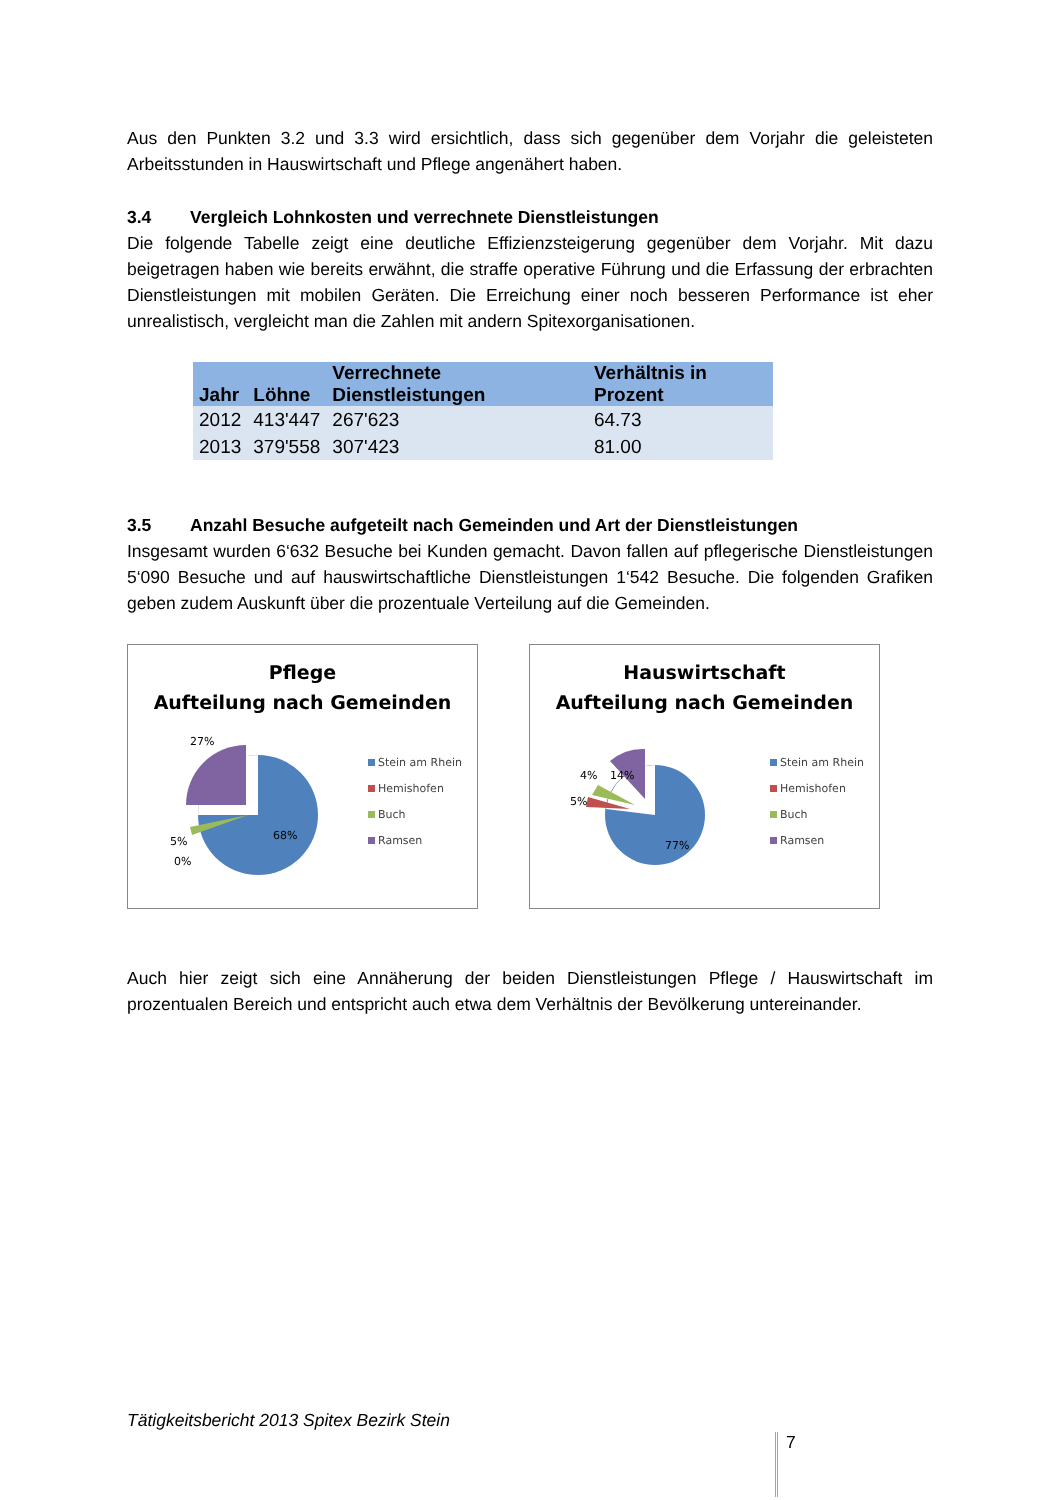Aus den Punkten 3.2 und 3.3 wird ersichtlich, dass sich gegenüber dem Vorjahr die geleisteten Arbeitsstunden in Hauswirtschaft und Pflege angenähert haben.
3.4 Vergleich Lohnkosten und verrechnete Dienstleistungen
Die folgende Tabelle zeigt eine deutliche Effizienzsteigerung gegenüber dem Vorjahr. Mit dazu beigetragen haben wie bereits erwähnt, die straffe operative Führung und die Erfassung der erbrachten Dienstleistungen mit mobilen Geräten. Die Erreichung einer noch besseren Performance ist eher unrealistisch, vergleicht man die Zahlen mit andern Spitexorganisationen.
| Jahr | Löhne | Verrechnete Dienstleistungen | Verhältnis in Prozent |
| --- | --- | --- | --- |
| 2012 | 413'447 | 267'623 | 64.73 |
| 2013 | 379'558 | 307'423 | 81.00 |
3.5 Anzahl Besuche aufgeteilt nach Gemeinden und Art der Dienstleistungen
Insgesamt wurden 6‘632 Besuche bei Kunden gemacht. Davon fallen auf pflegerische Dienstleistungen 5‘090 Besuche und auf hauswirtschaftliche Dienstleistungen 1‘542 Besuche. Die folgenden Grafiken geben zudem Auskunft über die prozentuale Verteilung auf die Gemeinden.
Pflege
Aufteilung nach Gemeinden
27%
5%
0%
68%
Stein am Rhein
Hemishofen
Buch
Ramsen
Hauswirtschaft
Aufteilung nach Gemeinden
14%
4%
5%
77%
Stein am Rhein
Hemishofen
Buch
Ramsen
Auch hier zeigt sich eine Annäherung der beiden Dienstleistungen Pflege / Hauswirtschaft im prozentualen Bereich und entspricht auch etwa dem Verhältnis der Bevölkerung untereinander.
Tätigkeitsbericht 2013 Spitex Bezirk Stein
7